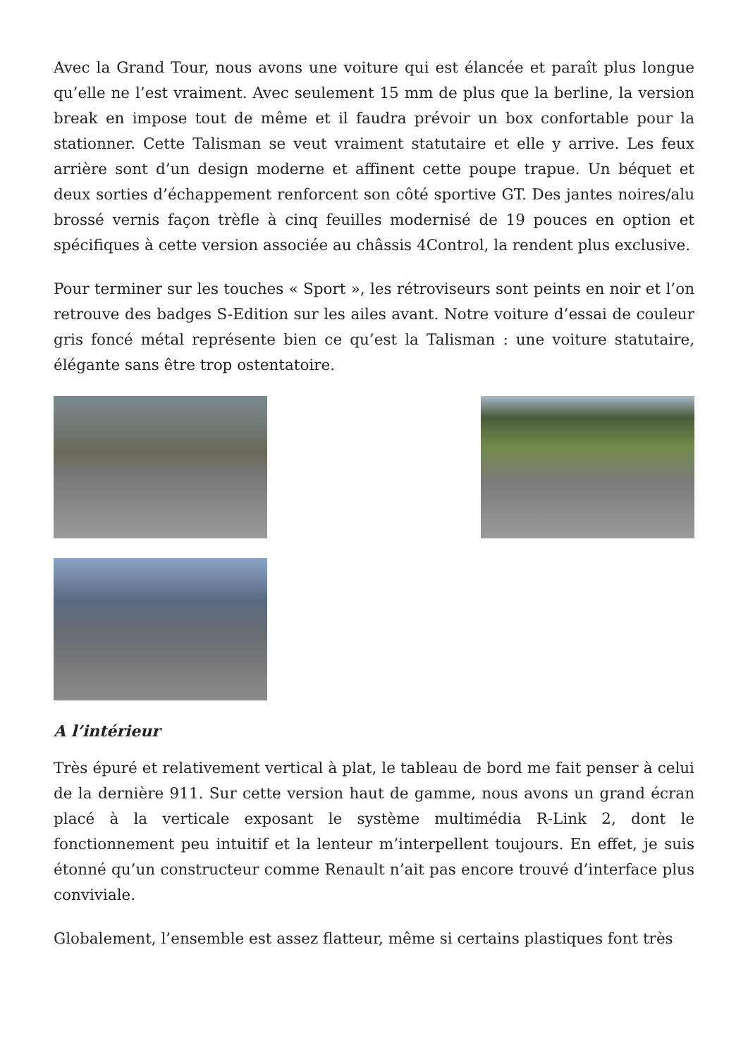Avec la Grand Tour, nous avons une voiture qui est élancée et paraît plus longue qu’elle ne l’est vraiment. Avec seulement 15 mm de plus que la berline, la version break en impose tout de même et il faudra prévoir un box confortable pour la stationner. Cette Talisman se veut vraiment statutaire et elle y arrive. Les feux arrière sont d’un design moderne et affinent cette poupe trapue. Un béquet et deux sorties d’échappement renforcent son côté sportive GT. Des jantes noires/alu brossé vernis façon trèfle à cinq feuilles modernisé de 19 pouces en option et spécifiques à cette version associée au châssis 4Control, la rendent plus exclusive.
Pour terminer sur les touches « Sport », les rétroviseurs sont peints en noir et l’on retrouve des badges S-Edition sur les ailes avant. Notre voiture d’essai de couleur gris foncé métal représente bien ce qu’est la Talisman : une voiture statutaire, élégante sans être trop ostentatoire.
A l’intérieur
Très épuré et relativement vertical à plat, le tableau de bord me fait penser à celui de la dernière 911. Sur cette version haut de gamme, nous avons un grand écran placé à la verticale exposant le système multimédia R-Link 2, dont le fonctionnement peu intuitif et la lenteur m’interpellent toujours. En effet, je suis étonné qu’un constructeur comme Renault n’ait pas encore trouvé d’interface plus conviviale.
Globalement, l’ensemble est assez flatteur, même si certains plastiques font très